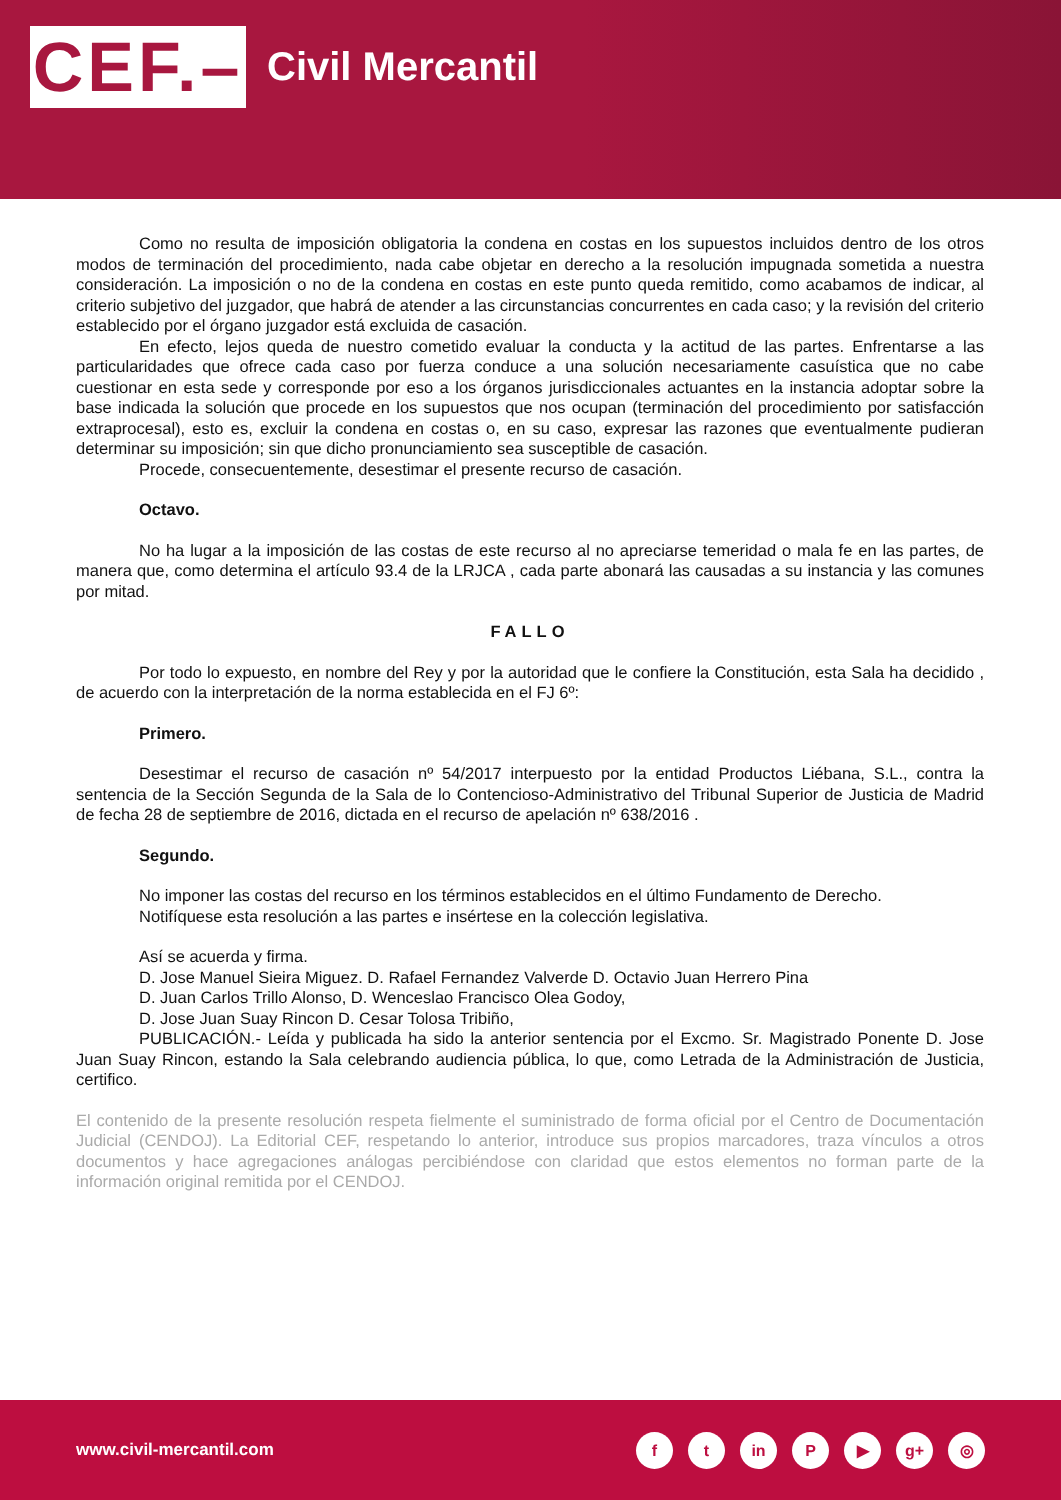CEF.–
Civil Mercantil
Como no resulta de imposición obligatoria la condena en costas en los supuestos incluidos dentro de los otros modos de terminación del procedimiento, nada cabe objetar en derecho a la resolución impugnada sometida a nuestra consideración. La imposición o no de la condena en costas en este punto queda remitido, como acabamos de indicar, al criterio subjetivo del juzgador, que habrá de atender a las circunstancias concurrentes en cada caso; y la revisión del criterio establecido por el órgano juzgador está excluida de casación.
En efecto, lejos queda de nuestro cometido evaluar la conducta y la actitud de las partes. Enfrentarse a las particularidades que ofrece cada caso por fuerza conduce a una solución necesariamente casuística que no cabe cuestionar en esta sede y corresponde por eso a los órganos jurisdiccionales actuantes en la instancia adoptar sobre la base indicada la solución que procede en los supuestos que nos ocupan (terminación del procedimiento por satisfacción extraprocesal), esto es, excluir la condena en costas o, en su caso, expresar las razones que eventualmente pudieran determinar su imposición; sin que dicho pronunciamiento sea susceptible de casación.
Procede, consecuentemente, desestimar el presente recurso de casación.
Octavo.
No ha lugar a la imposición de las costas de este recurso al no apreciarse temeridad o mala fe en las partes, de manera que, como determina el artículo 93.4 de la LRJCA , cada parte abonará las causadas a su instancia y las comunes por mitad.
FALLO
Por todo lo expuesto, en nombre del Rey y por la autoridad que le confiere la Constitución, esta Sala ha decidido , de acuerdo con la interpretación de la norma establecida en el FJ 6º:
Primero.
Desestimar el recurso de casación nº 54/2017 interpuesto por la entidad Productos Liébana, S.L., contra la sentencia de la Sección Segunda de la Sala de lo Contencioso-Administrativo del Tribunal Superior de Justicia de Madrid de fecha 28 de septiembre de 2016, dictada en el recurso de apelación nº 638/2016 .
Segundo.
No imponer las costas del recurso en los términos establecidos en el último Fundamento de Derecho.
Notifíquese esta resolución a las partes e insértese en la colección legislativa.
Así se acuerda y firma.
D. Jose Manuel Sieira Miguez. D. Rafael Fernandez Valverde D. Octavio Juan Herrero Pina
D. Juan Carlos Trillo Alonso, D. Wenceslao Francisco Olea Godoy,
D. Jose Juan Suay Rincon D. Cesar Tolosa Tribiño,
PUBLICACIÓN.- Leída y publicada ha sido la anterior sentencia por el Excmo. Sr. Magistrado Ponente D. Jose Juan Suay Rincon, estando la Sala celebrando audiencia pública, lo que, como Letrada de la Administración de Justicia, certifico.
El contenido de la presente resolución respeta fielmente el suministrado de forma oficial por el Centro de Documentación Judicial (CENDOJ). La Editorial CEF, respetando lo anterior, introduce sus propios marcadores, traza vínculos a otros documentos y hace agregaciones análogas percibiéndose con claridad que estos elementos no forman parte de la información original remitida por el CENDOJ.
www.civil-mercantil.com
f t in P ▶ g+ ◎